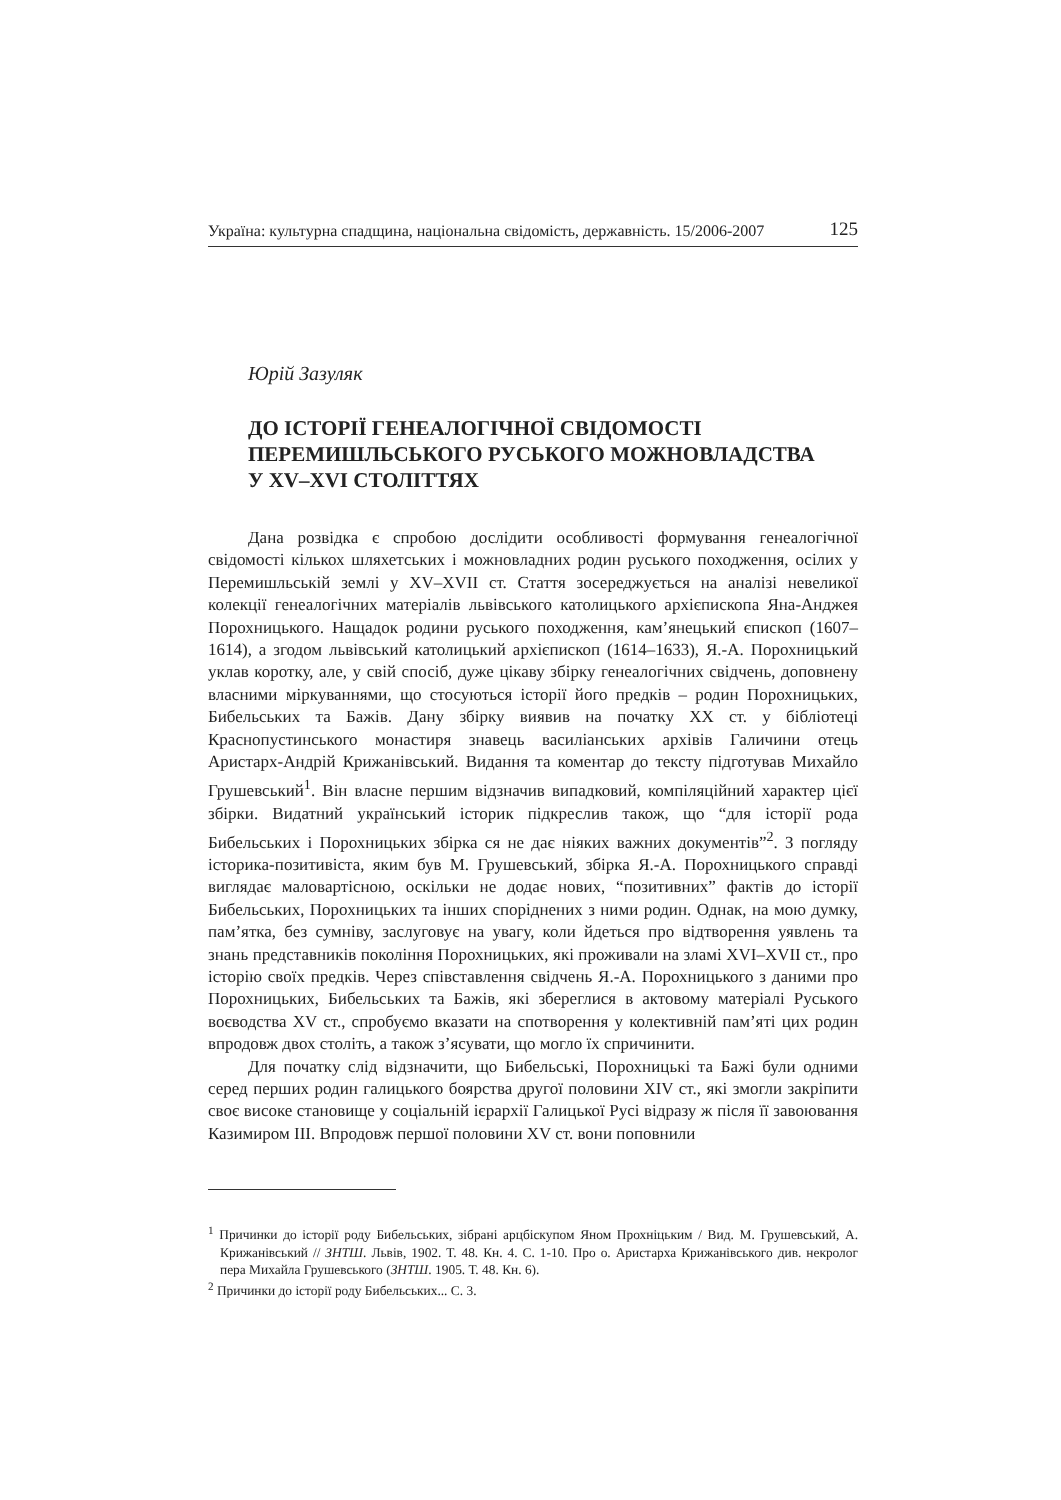Україна: культурна спадщина, національна свідомість, державність. 15/2006-2007 125
Юрій Зазуляк
ДО ІСТОРІЇ ГЕНЕАЛОГІЧНОЇ СВІДОМОСТІ
ПЕРЕМИШЛЬСЬКОГО РУСЬКОГО МОЖНОВЛАДСТВА
У XV–XVI СТОЛІТТЯХ
Дана розвідка є спробою дослідити особливості формування генеалогічної свідомості кількох шляхетських і можновладних родин руського походження, осілих у Перемишльській землі у XV–XVII ст. Стаття зосереджується на аналізі невеликої колекції генеалогічних матеріалів львівського католицького архієпископа Яна-Анджея Порохницького. Нащадок родини руського походження, кам’янецький єпископ (1607–1614), а згодом львівський католицький архієпископ (1614–1633), Я.-А. Порохницький уклав коротку, але, у свій спосіб, дуже цікаву збірку генеалогічних свідчень, доповнену власними міркуваннями, що стосуються історії його предків – родин Порохницьких, Бибельських та Бажів. Дану збірку виявив на початку XX ст. у бібліотеці Краснопустинського монастиря знавець василіанських архівів Галичини отець Аристарх-Андрій Крижанівський. Видання та коментар до тексту підготував Михайло Грушевський<sup>1</sup>. Він власне першим відзначив випадковий, компіляційний характер цієї збірки. Видатний український історик підкреслив також, що “для історії рода Бибельських і Порохницьких збірка ся не дає ніяких важних документів”<sup>2</sup>. З погляду історика-позитивіста, яким був М. Грушевський, збірка Я.-А. Порохницького справді виглядає маловартісною, оскільки не додає нових, “позитивних” фактів до історії Бибельських, Порохницьких та інших споріднених з ними родин. Однак, на мою думку, пам’ятка, без сумніву, заслуговує на увагу, коли йдеться про відтворення уявлень та знань представників покоління Порохницьких, які проживали на зламі XVI–XVII ст., про історію своїх предків. Через співставлення свідчень Я.-А. Порохницького з даними про Порохницьких, Бибельських та Бажів, які збереглися в актовому матеріалі Руського воєводства XV ст., спробуємо вказати на спотворення у колективній пам’яті цих родин впродовж двох століть, а також з’ясувати, що могло їх спричинити.
Для початку слід відзначити, що Бибельські, Порохницькі та Бажі були одними серед перших родин галицького боярства другої половини XIV ст., які змогли закріпити своє високе становище у соціальній ієрархії Галицької Русі відразу ж після її завоювання Казимиром III. Впродовж першої половини XV ст. вони поповнили
<sup>1</sup> Причинки до історії роду Бибельських, зібрані арцбіскупом Яном Прохніцьким / Вид. М. Грушевський, А. Крижанівський // ЗНТШ. Львів, 1902. Т. 48. Кн. 4. С. 1-10. Про о. Аристарха Крижанівського див. некролог пера Михайла Грушевського (ЗНТШ. 1905. Т. 48. Кн. 6).
<sup>2</sup> Причинки до історії роду Бибельських... С. 3.